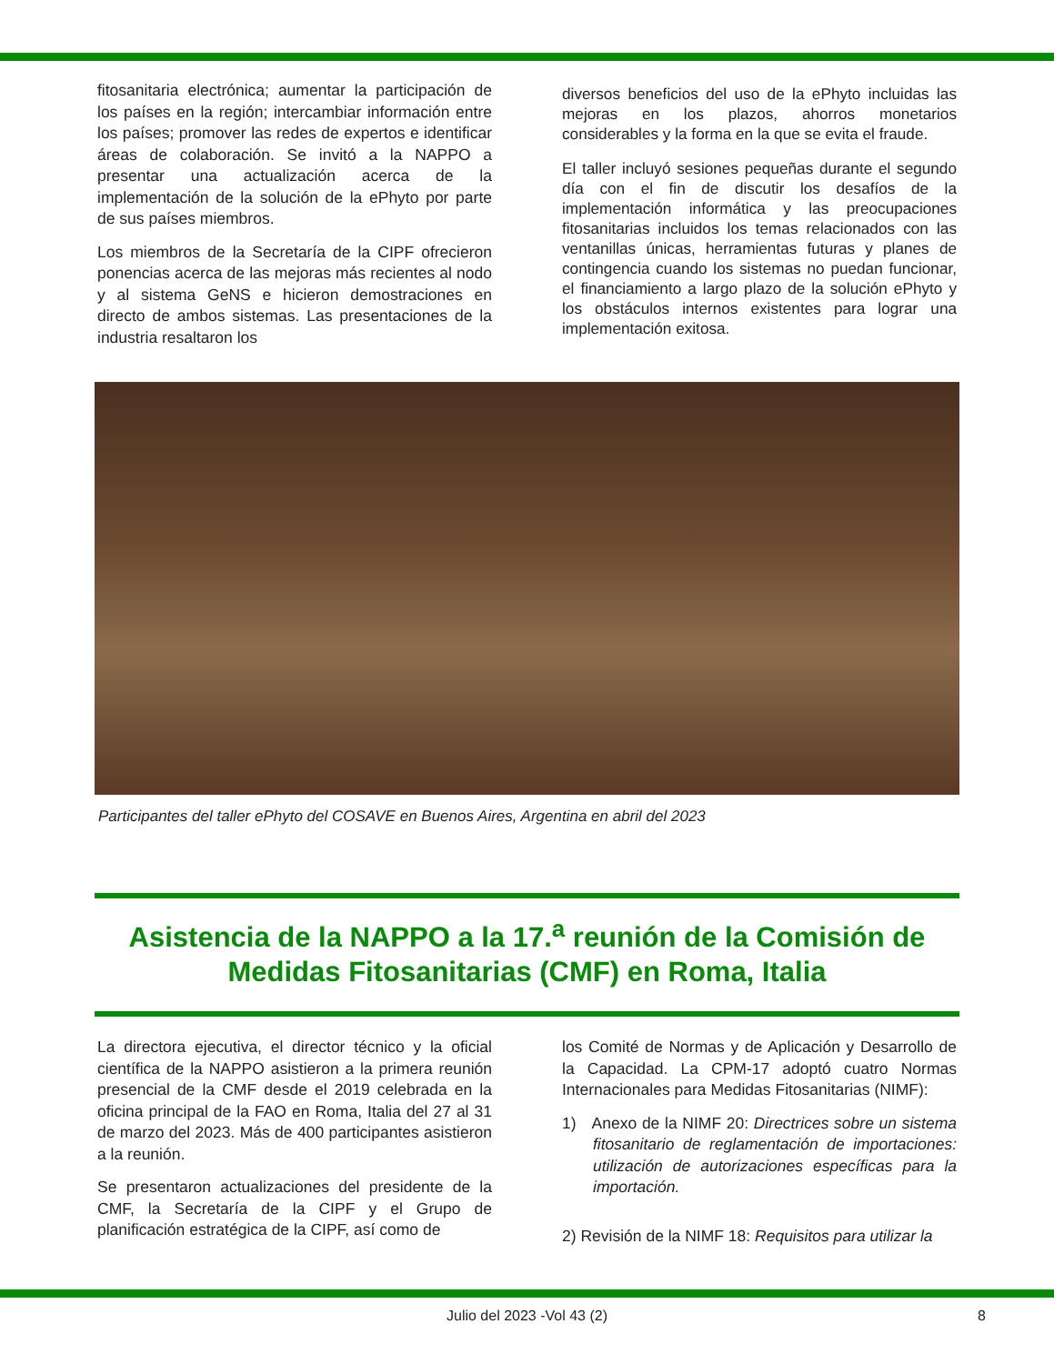fitosanitaria electrónica; aumentar la participación de los países en la región; intercambiar información entre los países; promover las redes de expertos e identificar áreas de colaboración. Se invitó a la NAPPO a presentar una actualización acerca de la implementación de la solución de la ePhyto por parte de sus países miembros.
Los miembros de la Secretaría de la CIPF ofrecieron ponencias acerca de las mejoras más recientes al nodo y al sistema GeNS e hicieron demostraciones en directo de ambos sistemas. Las presentaciones de la industria resaltaron los
diversos beneficios del uso de la ePhyto incluidas las mejoras en los plazos, ahorros monetarios considerables y la forma en la que se evita el fraude.
El taller incluyó sesiones pequeñas durante el segundo día con el fin de discutir los desafíos de la implementación informática y las preocupaciones fitosanitarias incluidos los temas relacionados con las ventanillas únicas, herramientas futuras y planes de contingencia cuando los sistemas no puedan funcionar, el financiamiento a largo plazo de la solución ePhyto y los obstáculos internos existentes para lograr una implementación exitosa.
Participantes del taller ePhyto del COSAVE en Buenos Aires, Argentina en abril del 2023
Asistencia de la NAPPO a la 17.<sup>a</sup> reunión de la Comisión de Medidas Fitosanitarias (CMF) en Roma, Italia
La directora ejecutiva, el director técnico y la oficial científica de la NAPPO asistieron a la primera reunión presencial de la CMF desde el 2019 celebrada en la oficina principal de la FAO en Roma, Italia del 27 al 31 de marzo del 2023. Más de 400 participantes asistieron a la reunión.
Se presentaron actualizaciones del presidente de la CMF, la Secretaría de la CIPF y el Grupo de planificación estratégica de la CIPF, así como de
los Comité de Normas y de Aplicación y Desarrollo de la Capacidad. La CPM-17 adoptó cuatro Normas Internacionales para Medidas Fitosanitarias (NIMF):
1) Anexo de la NIMF 20: Directrices sobre un sistema fitosanitario de reglamentación de importaciones: utilización de autorizaciones específicas para la importación.
2) Revisión de la NIMF 18: Requisitos para utilizar la
Julio del 2023 -Vol 43 (2) 8